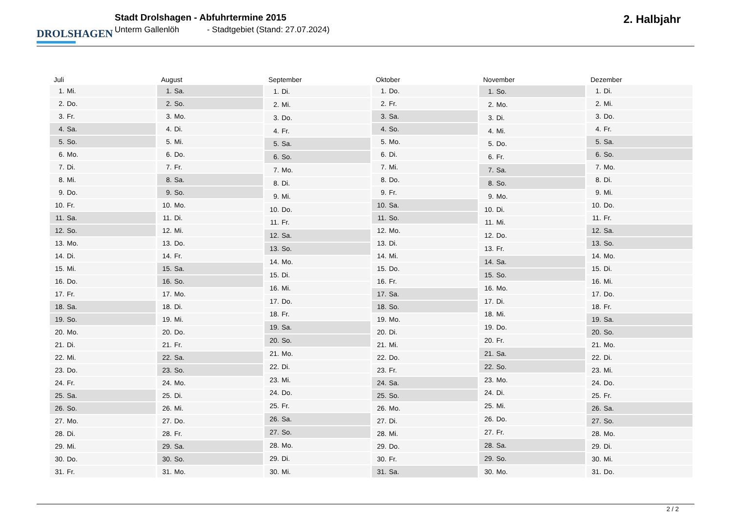DROLSHAGEN
Stadt Drolshagen - Abfuhrtermine 2015
Unterm Gallenlöh - Stadtgebiet (Stand: 27.07.2024)
2. Halbjahr
| Juli | |
| --- | --- |
| 1. | Mi. |
| 2. | Do. |
| 3. | Fr. |
| 4. | Sa. |
| 5. | So. |
| 6. | Mo. |
| 7. | Di. |
| 8. | Mi. |
| 9. | Do. |
| 10. | Fr. |
| 11. | Sa. |
| 12. | So. |
| 13. | Mo. |
| 14. | Di. |
| 15. | Mi. |
| 16. | Do. |
| 17. | Fr. |
| 18. | Sa. |
| 19. | So. |
| 20. | Mo. |
| 21. | Di. |
| 22. | Mi. |
| 23. | Do. |
| 24. | Fr. |
| 25. | Sa. |
| 26. | So. |
| 27. | Mo. |
| 28. | Di. |
| 29. | Mi. |
| 30. | Do. |
| 31. | Fr. |
| August | |
| --- | --- |
| 1. | Sa. |
| 2. | So. |
| 3. | Mo. |
| 4. | Di. |
| 5. | Mi. |
| 6. | Do. |
| 7. | Fr. |
| 8. | Sa. |
| 9. | So. |
| 10. | Mo. |
| 11. | Di. |
| 12. | Mi. |
| 13. | Do. |
| 14. | Fr. |
| 15. | Sa. |
| 16. | So. |
| 17. | Mo. |
| 18. | Di. |
| 19. | Mi. |
| 20. | Do. |
| 21. | Fr. |
| 22. | Sa. |
| 23. | So. |
| 24. | Mo. |
| 25. | Di. |
| 26. | Mi. |
| 27. | Do. |
| 28. | Fr. |
| 29. | Sa. |
| 30. | So. |
| 31. | Mo. |
| September | |
| --- | --- |
| 1. | Di. |
| 2. | Mi. |
| 3. | Do. |
| 4. | Fr. |
| 5. | Sa. |
| 6. | So. |
| 7. | Mo. |
| 8. | Di. |
| 9. | Mi. |
| 10. | Do. |
| 11. | Fr. |
| 12. | Sa. |
| 13. | So. |
| 14. | Mo. |
| 15. | Di. |
| 16. | Mi. |
| 17. | Do. |
| 18. | Fr. |
| 19. | Sa. |
| 20. | So. |
| 21. | Mo. |
| 22. | Di. |
| 23. | Mi. |
| 24. | Do. |
| 25. | Fr. |
| 26. | Sa. |
| 27. | So. |
| 28. | Mo. |
| 29. | Di. |
| 30. | Mi. |
| Oktober | |
| --- | --- |
| 1. | Do. |
| 2. | Fr. |
| 3. | Sa. |
| 4. | So. |
| 5. | Mo. |
| 6. | Di. |
| 7. | Mi. |
| 8. | Do. |
| 9. | Fr. |
| 10. | Sa. |
| 11. | So. |
| 12. | Mo. |
| 13. | Di. |
| 14. | Mi. |
| 15. | Do. |
| 16. | Fr. |
| 17. | Sa. |
| 18. | So. |
| 19. | Mo. |
| 20. | Di. |
| 21. | Mi. |
| 22. | Do. |
| 23. | Fr. |
| 24. | Sa. |
| 25. | So. |
| 26. | Mo. |
| 27. | Di. |
| 28. | Mi. |
| 29. | Do. |
| 30. | Fr. |
| 31. | Sa. |
| November | |
| --- | --- |
| 1. | So. |
| 2. | Mo. |
| 3. | Di. |
| 4. | Mi. |
| 5. | Do. |
| 6. | Fr. |
| 7. | Sa. |
| 8. | So. |
| 9. | Mo. |
| 10. | Di. |
| 11. | Mi. |
| 12. | Do. |
| 13. | Fr. |
| 14. | Sa. |
| 15. | So. |
| 16. | Mo. |
| 17. | Di. |
| 18. | Mi. |
| 19. | Do. |
| 20. | Fr. |
| 21. | Sa. |
| 22. | So. |
| 23. | Mo. |
| 24. | Di. |
| 25. | Mi. |
| 26. | Do. |
| 27. | Fr. |
| 28. | Sa. |
| 29. | So. |
| 30. | Mo. |
| Dezember | |
| --- | --- |
| 1. | Di. |
| 2. | Mi. |
| 3. | Do. |
| 4. | Fr. |
| 5. | Sa. |
| 6. | So. |
| 7. | Mo. |
| 8. | Di. |
| 9. | Mi. |
| 10. | Do. |
| 11. | Fr. |
| 12. | Sa. |
| 13. | So. |
| 14. | Mo. |
| 15. | Di. |
| 16. | Mi. |
| 17. | Do. |
| 18. | Fr. |
| 19. | Sa. |
| 20. | So. |
| 21. | Mo. |
| 22. | Di. |
| 23. | Mi. |
| 24. | Do. |
| 25. | Fr. |
| 26. | Sa. |
| 27. | So. |
| 28. | Mo. |
| 29. | Di. |
| 30. | Mi. |
| 31. | Do. |
2 / 2